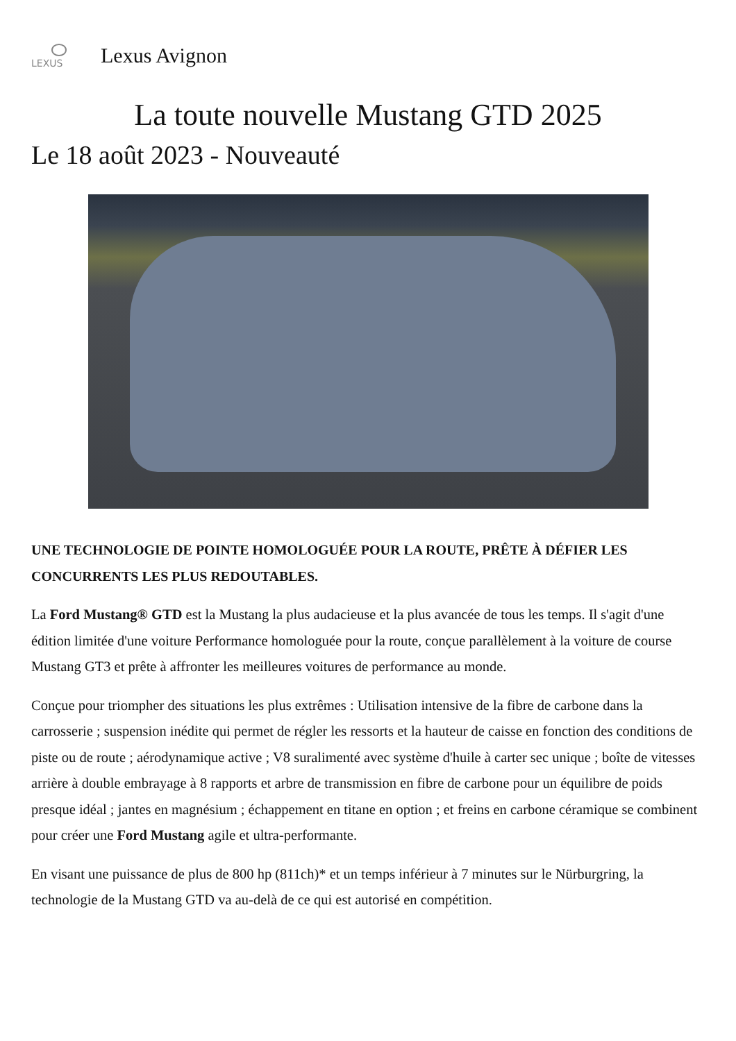LEXUS
Lexus Avignon
La toute nouvelle Mustang GTD 2025
Le 18 août 2023 - Nouveauté
UNE TECHNOLOGIE DE POINTE HOMOLOGUÉE POUR LA ROUTE, PRÊTE À DÉFIER LES CONCURRENTS LES PLUS REDOUTABLES.
La Ford Mustang® GTD est la Mustang la plus audacieuse et la plus avancée de tous les temps. Il s'agit d'une édition limitée d'une voiture Performance homologuée pour la route, conçue parallèlement à la voiture de course Mustang GT3 et prête à affronter les meilleures voitures de performance au monde.
Conçue pour triompher des situations les plus extrêmes : Utilisation intensive de la fibre de carbone dans la carrosserie ; suspension inédite qui permet de régler les ressorts et la hauteur de caisse en fonction des conditions de piste ou de route ; aérodynamique active ; V8 suralimenté avec système d'huile à carter sec unique ; boîte de vitesses arrière à double embrayage à 8 rapports et arbre de transmission en fibre de carbone pour un équilibre de poids presque idéal ; jantes en magnésium ; échappement en titane en option ; et freins en carbone céramique se combinent pour créer une Ford Mustang agile et ultra-performante.
En visant une puissance de plus de 800 hp (811ch)* et un temps inférieur à 7 minutes sur le Nürburgring, la technologie de la Mustang GTD va au-delà de ce qui est autorisé en compétition.